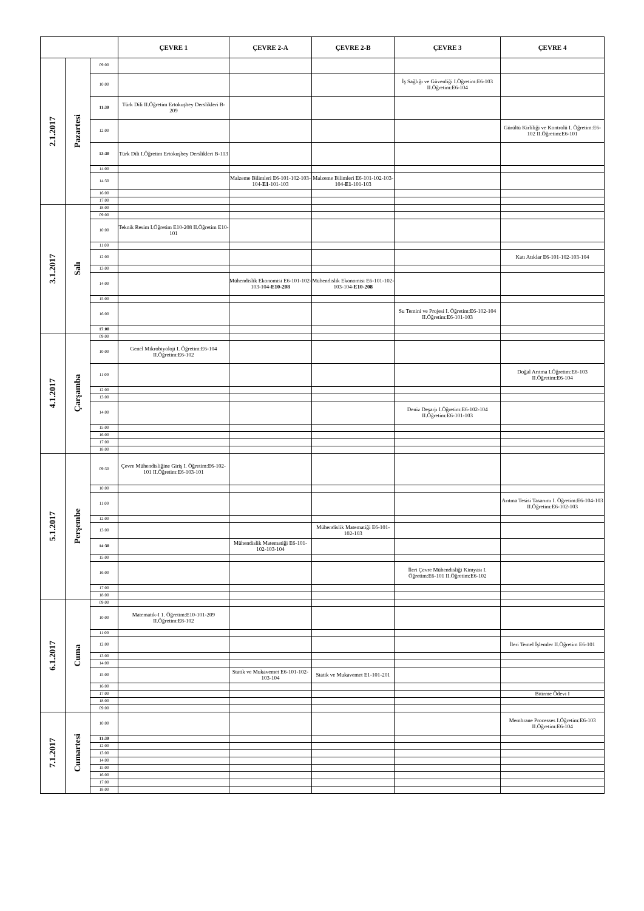| | | | ÇEVRE 1 | ÇEVRE 2-A | ÇEVRE 2-B | ÇEVRE 3 | ÇEVRE 4 |
| --- | --- | --- | --- | --- | --- | --- | --- |
| 2.1.2017 | Pazartesi | 09:00 | | | | | |
| | | 10:00 | | | | İş Sağlığı ve Güvenliği I.Öğretim:E6-103 II.Öğretim:E6-104 | |
| | | 11:30 | Türk Dili II.Öğretim Ertokuşbey Derslikleri B-209 | | | | |
| | | 12:00 | | | | | Gürültü Kirliliği ve Kontrolü I. Öğretim:E6-102 II.Öğretim:E6-101 |
| | | 13:30 | Türk Dili I.Öğretim Ertokuşbey Derslikleri B-113 | | | | |
| | | 14:00 | | | | | |
| | | 14:30 | | Malzeme Bilimleri E6-101-102-103-104- E1 -101-103 | Malzeme Bilimleri E6-101-102-103-104- E1- 101-103 | | |
| | | 16:00 | | | | | |
| | | 17:00 | | | | | |
| 3.1.2017 | Salı | 18:00 | | | | | |
| | | 09:00 | | | | | |
| | | 10:00 | Teknik Resim I.Öğretim E10-208 II.Öğretim E10-101 | | | | |
| | | 11:00 | | | | | |
| | | 12:00 | | | | | Katı Atıklar E6-101-102-103-104 |
| | | 13:00 | | | | | |
| | | 14:00 | | Mühendislik Ekonomisi E6-101-102-103-104- E10-208 | Mühendislik Ekonomisi E6-101-102-103-104- E10-208 | | |
| | | 15:00 | | | | | |
| | | 16:00 | | | | Su Temini ve Projesi I. Öğretim:E6-102-104 II.Öğretim:E6-101-103 | |
| | | 17:00 | | | | | |
| 4.1.2017 | Çarşamba | 09:00 | | | | | |
| | | 10:00 | Genel Mikrobiyoloji I. Öğretim:E6-104 II.Öğretim:E6-102 | | | | |
| | | 11:00 | | | | | Doğal Arıtma I.Öğretim:E6-103 II.Öğretim:E6-104 |
| | | 12:00 | | | | | |
| | | 13:00 | | | | | |
| | | 14:00 | | | | Deniz Deşarjı I.Öğretim:E6-102-104 II.Öğretim:E6-101-103 | |
| | | 15:00 | | | | | |
| | | 16:00 | | | | | |
| | | 17:00 | | | | | |
| | | 18:00 | | | | | |
| 5.1.2017 | Perşembe | 09:30 | Çevre Mühendisliğine Giriş I. Öğretim:E6-102-101 II.Öğretim:E6-103-101 | | | | |
| | | 10:00 | | | | | |
| | | 11:00 | | | | | Arıtma Tesisi Tasarımı I. Öğretim:E6-104-103 II.Öğretim:E6-102-103 |
| | | 12:00 | | | | | |
| | | 13:00 | | | Mühendislik Matematiği E6-101-102-103 | | |
| | | 14:30 | | Mühendislik Matematiği E6-101-102-103-104 | | | |
| | | 15:00 | | | | | |
| | | 16:00 | | | | İleri Çevre Mühendisliği Kimyası I. Öğretim:E6-101 II.Öğretim:E6-102 | |
| | | 17:00 | | | | | |
| | | 18:00 | | | | | |
| 6.1.2017 | Cuma | 09:00 | | | | | |
| | | 10:00 | Matematik-I 1. Öğretim:E10-101-209 II.Öğretim:E8-102 | | | | |
| | | 11:00 | | | | | |
| | | 12:00 | | | | | İleri Temel İşlemler II.Öğretim E6-101 |
| | | 13:00 | | | | | |
| | | 14:00 | | | | | |
| | | 15:00 | | Statik ve Mukavemet E6-101-102-103-104 | Statik ve Mukavemet E1-101-201 | | |
| | | 16:00 | | | | | |
| | | 17:00 | | | | | Bitirme Ödevi I |
| | | 18:00 | | | | | |
| | | 09:00 | | | | | |
| 7.1.2017 | Cumartesi | 10:00 | | | | | Membrane Processes I.Öğretim:E6-103 II.Öğretim:E6-104 |
| | | 11:30 | | | | | |
| | | 12:00 | | | | | |
| | | 13:00 | | | | | |
| | | 14:00 | | | | | |
| | | 15:00 | | | | | |
| | | 16:00 | | | | | |
| | | 17:00 | | | | | |
| | | 18:00 | | | | | |